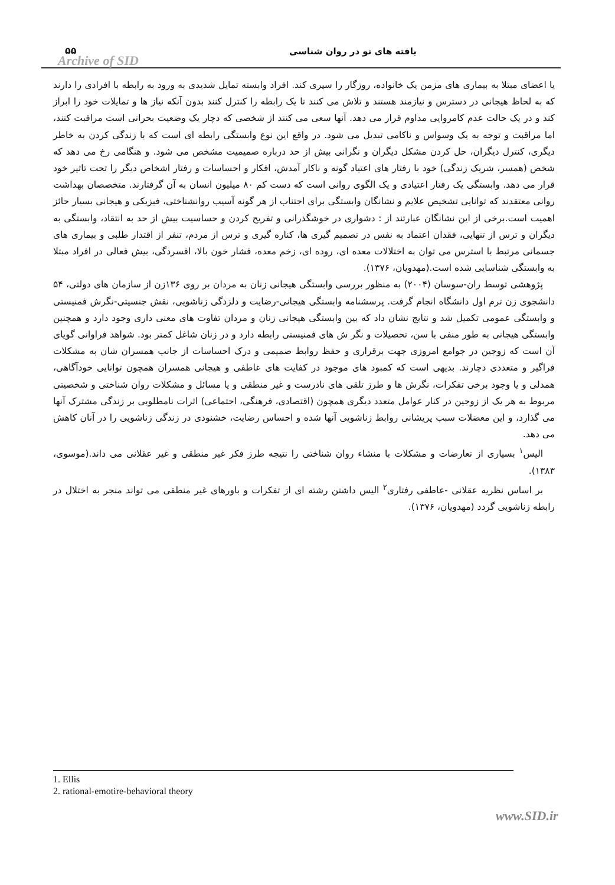۵۵
Archive of SID
یافته های نو در روان شناسی
یا اعضای مبتلا به بیماری های مزمن یک خانواده، روزگار را سپری کند. افراد وابسته تمایل شدیدی به ورود به رابطه با افرادی را دارند که به لحاظ هیجانی در دسترس و نیازمند هستند و تلاش می کنند تا یک رابطه را کنترل کنند بدون آنکه نیاز ها و تمایلات خود را ابراز کند و در یک حالت عدم کامروایی مداوم قرار می دهد. آنها سعی می کنند از شخصی که دچار یک وضعیت بحرانی است مراقبت کنند، اما مراقبت و توجه به یک وسواس و ناکامی تبدیل می شود. در واقع این نوع وابستگی رابطه ای است که با زندگی کردن به خاطر دیگری، کنترل دیگران، حل کردن مشکل دیگران و نگرانی بیش از حد درباره صمیمیت مشخص می شود. و هنگامی رخ می دهد که شخص (همسر، شریک زندگی) خود با رفتار های اعتیاد گونه و ناکار آمدش، افکار و احساسات و رفتار اشخاص دیگر را تحت تاثیر خود قرار می دهد. وابستگی یک رفتار اعتیادی و یک الگوی روانی است که دست کم ۸۰ میلیون انسان به آن گرفتارند. متخصصان بهداشت روانی معتقدند که توانایی تشخیص علایم و نشانگان وابستگی برای اجتناب از هر گونه آسیب روانشناختی، فیزیکی و هیجانی بسیار حائز اهمیت است.برخی از این نشانگان عبارتند از : دشواری در خوشگذرانی و تفریح کردن و حساسیت بیش از حد به انتقاد، وابستگی به دیگران و ترس از تنهایی، فقدان اعتماد به نفس در تصمیم گیری ها، کناره گیری و ترس از مردم، تنفر از اقتدار طلبی و بیماری های جسمانی مرتبط با استرس می توان به اختلالات معده ای، روده ای، زخم معده، فشار خون بالا، افسردگی، بیش فعالی در افراد مبتلا به وابستگی شناسایی شده است.(مهدویان، ۱۳۷۶).
پژوهشی توسط ران-سوسان (۲۰۰۴) به منظور بررسی وابستگی هیجانی زنان به مردان بر روی ۱۳۶زن از سازمان های دولتی، ۵۴ دانشجوی زن ترم اول دانشگاه انجام گرفت. پرسشنامه وابستگی هیجانی-رضایت و دلزدگی زناشویی، نقش جنسیتی-نگرش فمنیستی و وابستگی عمومی تکمیل شد و نتایج نشان داد که بین وابستگی هیجانی زنان و مردان تفاوت های معنی داری وجود دارد و همچنین وابستگی هیجانی به طور منفی با سن، تحصیلات و نگر ش های فمنیستی رابطه دارد و در زنان شاغل کمتر بود. شواهد فراوانی گویای آن است که زوجین در جوامع امروزی جهت برقراری و حفظ روابط صمیمی و درک احساسات از جانب همسران شان به مشکلات فراگیر و متعددی دچارند. بدیهی است که کمبود های موجود در کفایت های عاطفی و هیجانی همسران همچون توانایی خودآگاهی، همدلی و یا وجود برخی تفکرات، نگرش ها و طرز تلقی های نادرست و غیر منطقی و یا مسائل و مشکلات روان شناختی و شخصیتی مربوط به هر یک از زوجین در کنار عوامل متعدد دیگری همچون (اقتصادی، فرهنگی، اجتماعی) اثرات نامطلوبی بر زندگی مشترک آنها می گذارد، و این معضلات سبب پریشانی روابط زناشویی آنها شده و احساس رضایت، خشنودی در زندگی زناشویی را در آنان کاهش می دهد.
الیس<sup>۱</sup> بسیاری از تعارضات و مشکلات با منشاء روان شناختی را نتیجه طرز فکر غیر منطقی و غیر عقلانی می داند.(موسوی، ۱۳۸۳).
بر اساس نظریه عقلانی -عاطفی رفتاری<sup>۲</sup> الیس داشتن رشته ای از تفکرات و باورهای غیر منطقی می تواند منجر به اختلال در رابطه زناشویی گردد (مهدویان، ۱۳۷۶).
1. Ellis
2. rational-emotire-behavioral theory
www.SID.ir